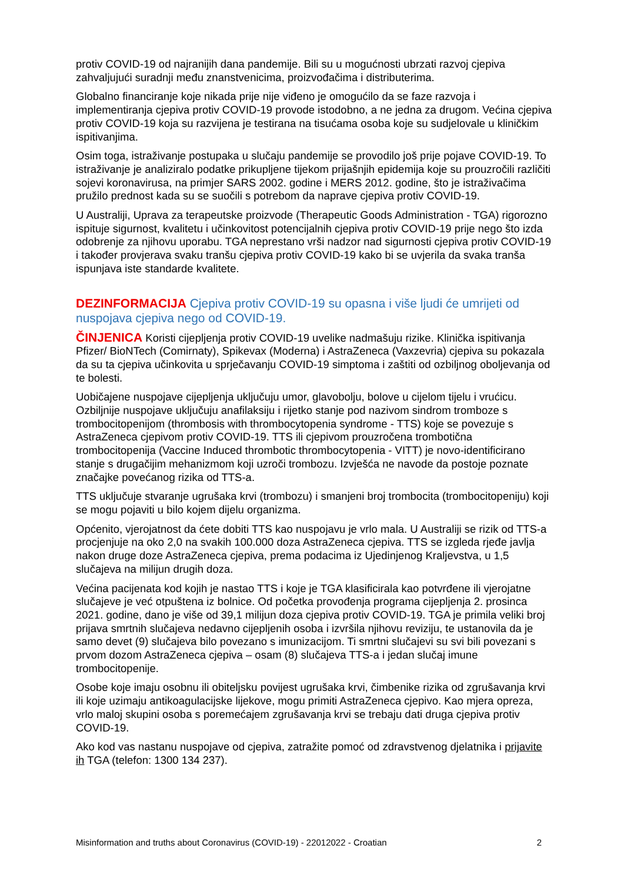protiv COVID-19 od najranijih dana pandemije. Bili su u mogućnosti ubrzati razvoj cjepiva zahvaljujući suradnji među znanstvenicima, proizvođačima i distributerima.
Globalno financiranje koje nikada prije nije viđeno je omogućilo da se faze razvoja i implementiranja cjepiva protiv COVID-19 provode istodobno, a ne jedna za drugom. Većina cjepiva protiv COVID-19 koja su razvijena je testirana na tisućama osoba koje su sudjelovale u kliničkim ispitivanjima.
Osim toga, istraživanje postupaka u slučaju pandemije se provodilo još prije pojave COVID-19. To istraživanje je analiziralo podatke prikupljene tijekom prijašnjih epidemija koje su prouzročili različiti sojevi koronavirusa, na primjer SARS 2002. godine i MERS 2012. godine, što je istraživačima pružilo prednost kada su se suočili s potrebom da naprave cjepiva protiv COVID-19.
U Australiji, Uprava za terapeutske proizvode (Therapeutic Goods Administration - TGA) rigorozno ispituje sigurnost, kvalitetu i učinkovitost potencijalnih cjepiva protiv COVID-19 prije nego što izda odobrenje za njihovu uporabu. TGA neprestano vrši nadzor nad sigurnosti cjepiva protiv COVID-19 i također provjerava svaku tranšu cjepiva protiv COVID-19 kako bi se uvjerila da svaka tranša ispunjava iste standarde kvalitete.
DEZINFORMACIJA Cjepiva protiv COVID-19 su opasna i više ljudi će umrijeti od nuspojava cjepiva nego od COVID-19.
ČINJENICA Koristi cijepljenja protiv COVID-19 uvelike nadmašuju rizike. Klinička ispitivanja Pfizer/ BioNTech (Comirnaty), Spikevax (Moderna) i AstraZeneca (Vaxzevria) cjepiva su pokazala da su ta cjepiva učinkovita u sprječavanju COVID-19 simptoma i zaštiti od ozbiljnog oboljevanja od te bolesti.
Uobičajene nuspojave cijepljenja uključuju umor, glavobolju, bolove u cijelom tijelu i vrućicu. Ozbiljnije nuspojave uključuju anafilaksiju i rijetko stanje pod nazivom sindrom tromboze s trombocitopenijom (thrombosis with thrombocytopenia syndrome - TTS) koje se povezuje s AstraZeneca cjepivom protiv COVID-19. TTS ili cjepivom prouzročena trombotična trombocitopenija (Vaccine Induced thrombotic thrombocytopenia - VITT) je novo-identificirano stanje s drugačijim mehanizmom koji uzroči trombozu. Izvješća ne navode da postoje poznate značajke povećanog rizika od TTS-a.
TTS uključuje stvaranje ugrušaka krvi (trombozu) i smanjeni broj trombocita (trombocitopeniju) koji se mogu pojaviti u bilo kojem dijelu organizma.
Općenito, vjerojatnost da ćete dobiti TTS kao nuspojavu je vrlo mala. U Australiji se rizik od TTS-a procjenjuje na oko 2,0 na svakih 100.000 doza AstraZeneca cjepiva. TTS se izgleda rjeđe javlja nakon druge doze AstraZeneca cjepiva, prema podacima iz Ujedinjenog Kraljevstva, u 1,5 slučajeva na milijun drugih doza.
Većina pacijenata kod kojih je nastao TTS i koje je TGA klasificirala kao potvrđene ili vjerojatne slučajeve je već otpuštena iz bolnice. Od početka provođenja programa cijepljenja 2. prosinca 2021. godine, dano je više od 39,1 milijun doza cjepiva protiv COVID-19. TGA je primila veliki broj prijava smrtnih slučajeva nedavno cijepljenih osoba i izvršila njihovu reviziju, te ustanovila da je samo devet (9) slučajeva bilo povezano s imunizacijom. Ti smrtni slučajevi su svi bili povezani s prvom dozom AstraZeneca cjepiva – osam (8) slučajeva TTS-a i jedan slučaj imune trombocitopenije.
Osobe koje imaju osobnu ili obiteljsku povijest ugrušaka krvi, čimbenike rizika od zgrušavanja krvi ili koje uzimaju antikoagulacijske lijekove, mogu primiti AstraZeneca cjepivo. Kao mjera opreza, vrlo maloj skupini osoba s poremećajem zgrušavanja krvi se trebaju dati druga cjepiva protiv COVID-19.
Ako kod vas nastanu nuspojave od cjepiva, zatražite pomoć od zdravstvenog djelatnika i prijavite ih TGA (telefon: 1300 134 237).
Misinformation and truths about Coronavirus (COVID-19) - 22012022 - Croatian 2